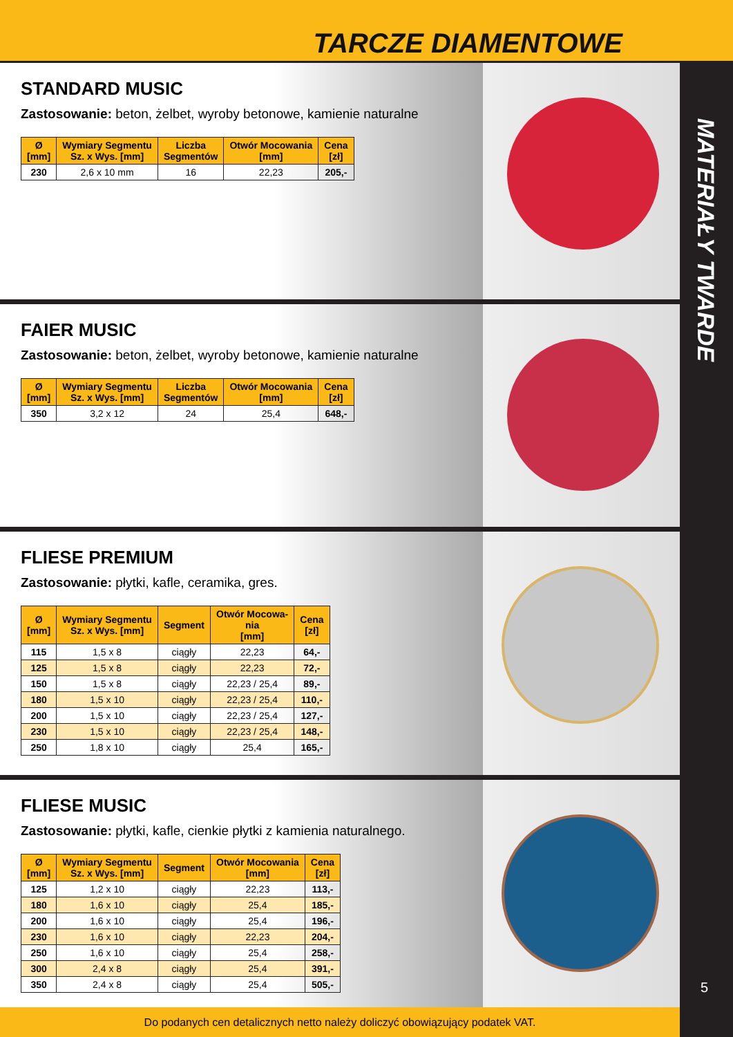TARCZE DIAMENTOWE
MATERIAŁY TWARDE
5
STANDARD MUSIC
Zastosowanie: beton, żelbet, wyroby betonowe, kamienie naturalne
| Ø [mm] | Wymiary Segmentu Sz. x Wys. [mm] | Liczba Segmentów | Otwór Mocowania [mm] | Cena [zł] |
| --- | --- | --- | --- | --- |
| 230 | 2,6 x 10 mm | 16 | 22,23 | 205,- |
FAIER MUSIC
Zastosowanie: beton, żelbet, wyroby betonowe, kamienie naturalne
| Ø [mm] | Wymiary Segmentu Sz. x Wys. [mm] | Liczba Segmentów | Otwór Mocowania [mm] | Cena [zł] |
| --- | --- | --- | --- | --- |
| 350 | 3,2 x 12 | 24 | 25,4 | 648,- |
FLIESE PREMIUM
Zastosowanie: płytki, kafle, ceramika, gres.
| Ø [mm] | Wymiary Segmentu Sz. x Wys. [mm] | Segment | Otwór Mocowa- nia [mm] | Cena [zł] |
| --- | --- | --- | --- | --- |
| 115 | 1,5 x 8 | ciągły | 22,23 | 64,- |
| 125 | 1,5 x 8 | ciągły | 22,23 | 72,- |
| 150 | 1,5 x 8 | ciągły | 22,23 / 25,4 | 89,- |
| 180 | 1,5 x 10 | ciągły | 22,23 / 25,4 | 110,- |
| 200 | 1,5 x 10 | ciągły | 22,23 / 25,4 | 127,- |
| 230 | 1,5 x 10 | ciągły | 22,23 / 25,4 | 148,- |
| 250 | 1,8 x 10 | ciągły | 25,4 | 165,- |
FLIESE MUSIC
Zastosowanie: płytki, kafle, cienkie płytki z kamienia naturalnego.
| Ø [mm] | Wymiary Segmentu Sz. x Wys. [mm] | Segment | Otwór Mocowania [mm] | Cena [zł] |
| --- | --- | --- | --- | --- |
| 125 | 1,2 x 10 | ciągły | 22,23 | 113,- |
| 180 | 1,6 x 10 | ciągły | 25,4 | 185,- |
| 200 | 1,6 x 10 | ciągły | 25,4 | 196,- |
| 230 | 1,6 x 10 | ciągły | 22,23 | 204,- |
| 250 | 1,6 x 10 | ciągły | 25,4 | 258,- |
| 300 | 2,4 x 8 | ciągły | 25,4 | 391,- |
| 350 | 2,4 x 8 | ciągły | 25,4 | 505,- |
Do podanych cen detalicznych netto należy doliczyć obowiązujący podatek VAT.